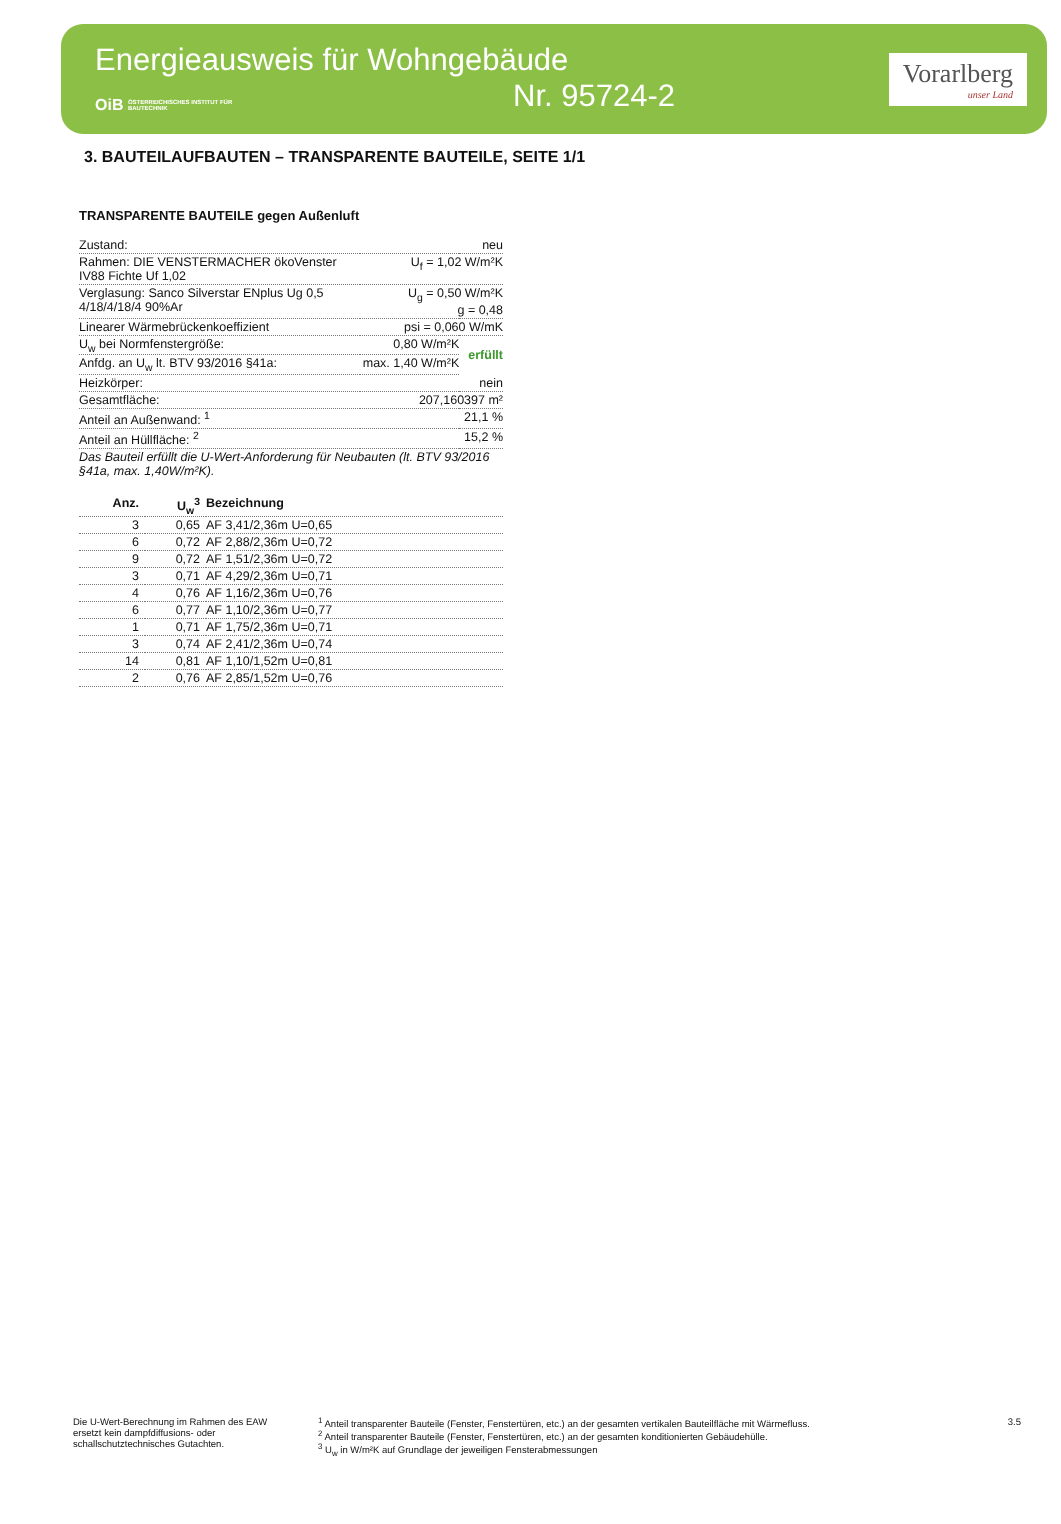Energieausweis für Wohngebäude
OiB ÖSTERREICHISCHES INSTITUT FÜR BAUTECHNIK Nr. 95724-2
Vorarlberg
unser Land
3. BAUTEILAUFBAUTEN – TRANSPARENTE BAUTEILE, SEITE 1/1
TRANSPARENTE BAUTEILE gegen Außenluft
| Zustand: | neu | |
| Rahmen: DIE VENSTERMACHER ökoVenster IV88 Fichte Uf 1,02 | U<sub>f</sub> = 1,02 W/m²K | |
| Verglasung: Sanco Silverstar ENplus Ug 0,5 4/18/4/18/4 90%Ar | U<sub>g</sub> = 0,50 W/m²K g = 0,48 | |
| Linearer Wärmebrückenkoeffizient | psi = 0,060 W/mK | |
| U<sub>w</sub> bei Normfenstergröße: | 0,80 W/m²K | erfüllt |
| Anfdg. an U<sub>w</sub> lt. BTV 93/2016 §41a: | max. 1,40 W/m²K | |
| Heizkörper: | nein | |
| Gesamtfläche: | 207,160397 m² | |
| Anteil an Außenwand: <sup>1</sup> | 21,1 % | |
| Anteil an Hüllfläche: <sup>2</sup> | 15,2 % | |
| Das Bauteil erfüllt die U-Wert-Anforderung für Neubauten (lt. BTV 93/2016 §41a, max. 1,40W/m²K). | | |
| Anz. | U<sub>w</sub><sup>3</sup> | Bezeichnung |
| --- | --- | --- |
| 3 | 0,65 | AF 3,41/2,36m U=0,65 |
| 6 | 0,72 | AF 2,88/2,36m U=0,72 |
| 9 | 0,72 | AF 1,51/2,36m U=0,72 |
| 3 | 0,71 | AF 4,29/2,36m U=0,71 |
| 4 | 0,76 | AF 1,16/2,36m U=0,76 |
| 6 | 0,77 | AF 1,10/2,36m U=0,77 |
| 1 | 0,71 | AF 1,75/2,36m U=0,71 |
| 3 | 0,74 | AF 2,41/2,36m U=0,74 |
| 14 | 0,81 | AF 1,10/1,52m U=0,81 |
| 2 | 0,76 | AF 2,85/1,52m U=0,76 |
Die U-Wert-Berechnung im Rahmen des EAW ersetzt kein dampfdiffusions- oder schallschutztechnisches Gutachten.
<sup>1</sup> Anteil transparenter Bauteile (Fenster, Fenstertüren, etc.) an der gesamten vertikalen Bauteilfläche mit Wärmefluss.
<sup>2</sup> Anteil transparenter Bauteile (Fenster, Fenstertüren, etc.) an der gesamten konditionierten Gebäudehülle.
<sup>3</sup> U<sub>w</sub> in W/m²K auf Grundlage der jeweiligen Fensterabmessungen
3.5